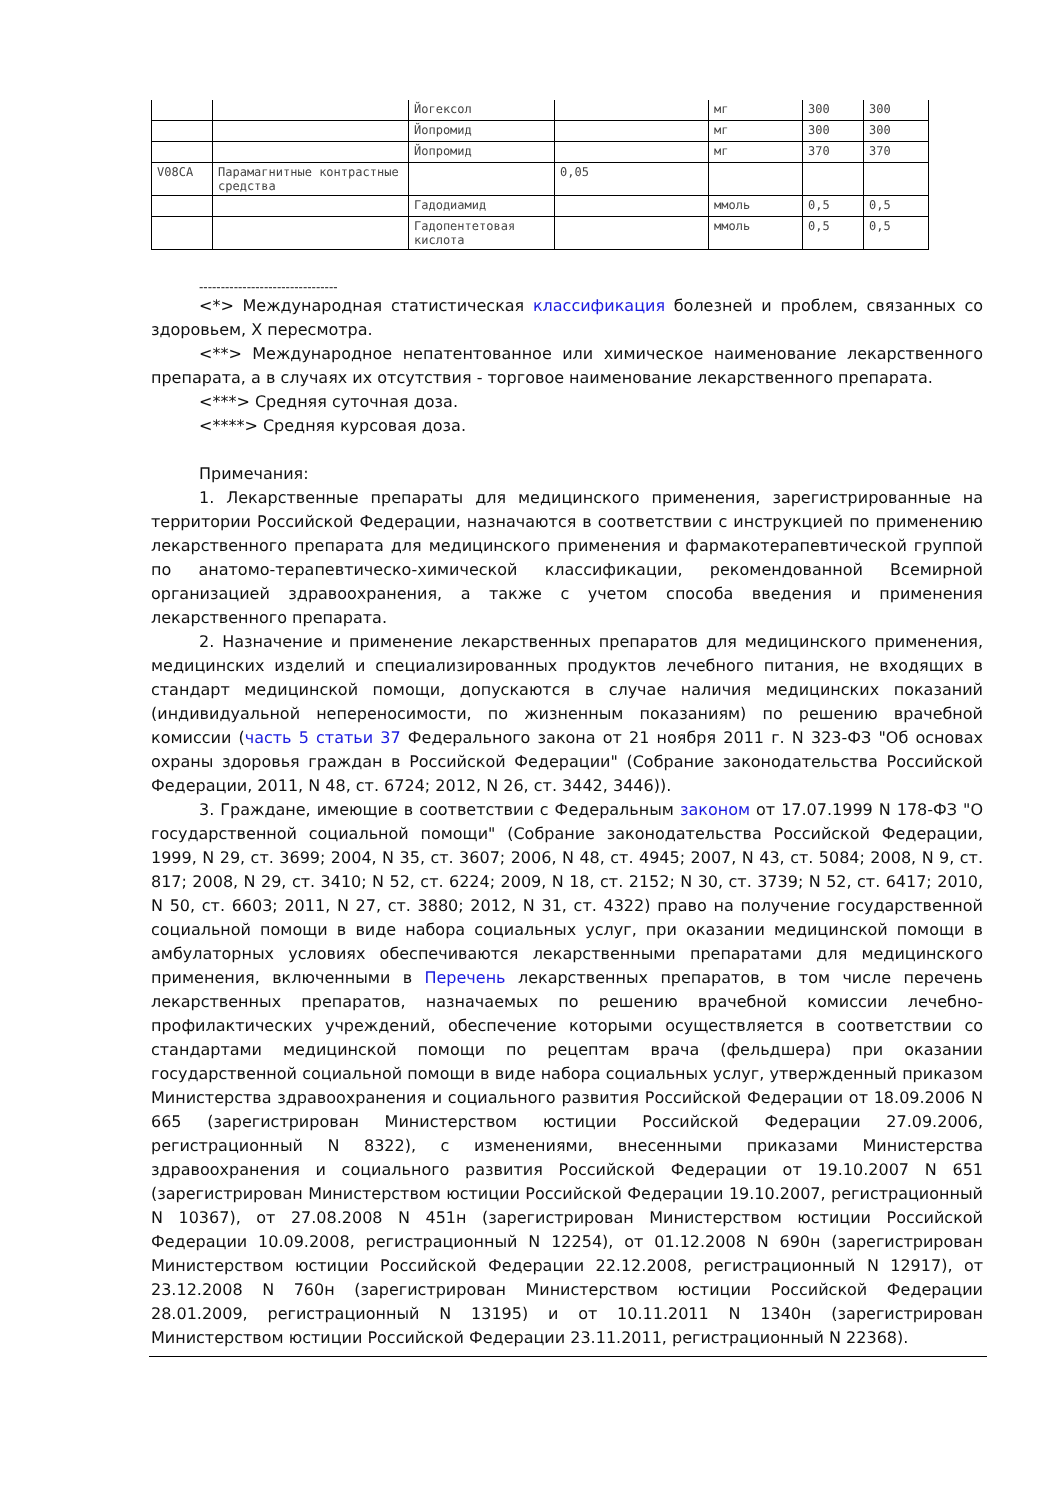| | | Йогексол | | мг | 300 | 300 |
| | | Йопромид | | мг | 300 | 300 |
| | | Йопромид | | мг | 370 | 370 |
| V08CA | Парамагнитные контрастные средства | | 0,05 | | | |
| | | Гадодиамид | | ммоль | 0,5 | 0,5 |
| | | Гадопентетовая кислота | | ммоль | 0,5 | 0,5 |
--------------------------------
<*> Международная статистическая классификация болезней и проблем, связанных со здоровьем, X пересмотра.
<**> Международное непатентованное или химическое наименование лекарственного препарата, а в случаях их отсутствия - торговое наименование лекарственного препарата.
<***> Средняя суточная доза.
<****> Средняя курсовая доза.
Примечания:
1. Лекарственные препараты для медицинского применения, зарегистрированные на территории Российской Федерации, назначаются в соответствии с инструкцией по применению лекарственного препарата для медицинского применения и фармакотерапевтической группой по анатомо-терапевтическо-химической классификации, рекомендованной Всемирной организацией здравоохранения, а также с учетом способа введения и применения лекарственного препарата.
2. Назначение и применение лекарственных препаратов для медицинского применения, медицинских изделий и специализированных продуктов лечебного питания, не входящих в стандарт медицинской помощи, допускаются в случае наличия медицинских показаний (индивидуальной непереносимости, по жизненным показаниям) по решению врачебной комиссии (часть 5 статьи 37 Федерального закона от 21 ноября 2011 г. N 323-ФЗ "Об основах охраны здоровья граждан в Российской Федерации" (Собрание законодательства Российской Федерации, 2011, N 48, ст. 6724; 2012, N 26, ст. 3442, 3446)).
3. Граждане, имеющие в соответствии с Федеральным законом от 17.07.1999 N 178-ФЗ "О государственной социальной помощи" (Собрание законодательства Российской Федерации, 1999, N 29, ст. 3699; 2004, N 35, ст. 3607; 2006, N 48, ст. 4945; 2007, N 43, ст. 5084; 2008, N 9, ст. 817; 2008, N 29, ст. 3410; N 52, ст. 6224; 2009, N 18, ст. 2152; N 30, ст. 3739; N 52, ст. 6417; 2010, N 50, ст. 6603; 2011, N 27, ст. 3880; 2012, N 31, ст. 4322) право на получение государственной социальной помощи в виде набора социальных услуг, при оказании медицинской помощи в амбулаторных условиях обеспечиваются лекарственными препаратами для медицинского применения, включенными в Перечень лекарственных препаратов, в том числе перечень лекарственных препаратов, назначаемых по решению врачебной комиссии лечебно-профилактических учреждений, обеспечение которыми осуществляется в соответствии со стандартами медицинской помощи по рецептам врача (фельдшера) при оказании государственной социальной помощи в виде набора социальных услуг, утвержденный приказом Министерства здравоохранения и социального развития Российской Федерации от 18.09.2006 N 665 (зарегистрирован Министерством юстиции Российской Федерации 27.09.2006, регистрационный N 8322), с изменениями, внесенными приказами Министерства здравоохранения и социального развития Российской Федерации от 19.10.2007 N 651 (зарегистрирован Министерством юстиции Российской Федерации 19.10.2007, регистрационный N 10367), от 27.08.2008 N 451н (зарегистрирован Министерством юстиции Российской Федерации 10.09.2008, регистрационный N 12254), от 01.12.2008 N 690н (зарегистрирован Министерством юстиции Российской Федерации 22.12.2008, регистрационный N 12917), от 23.12.2008 N 760н (зарегистрирован Министерством юстиции Российской Федерации 28.01.2009, регистрационный N 13195) и от 10.11.2011 N 1340н (зарегистрирован Министерством юстиции Российской Федерации 23.11.2011, регистрационный N 22368).